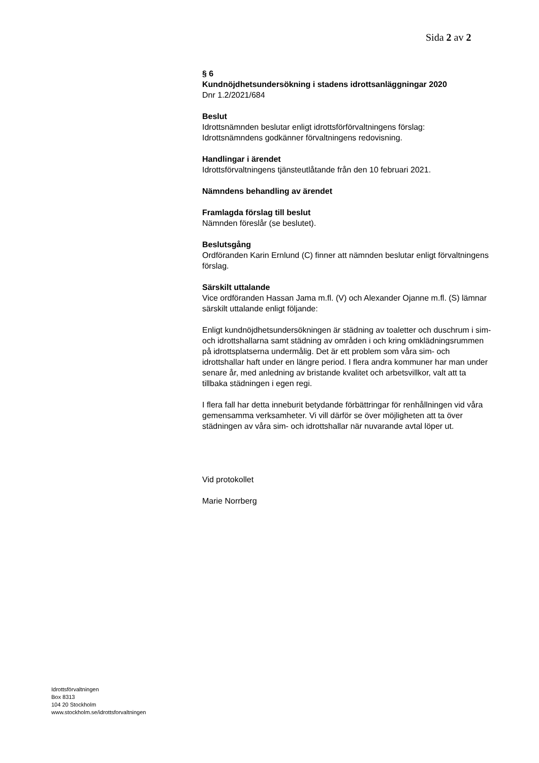Sida 2 av 2
§ 6
Kundnöjdhetsundersökning i stadens idrottsanläggningar 2020
Dnr 1.2/2021/684
Beslut
Idrottsnämnden beslutar enligt idrottsförförvaltningens förslag:
Idrottsnämndens godkänner förvaltningens redovisning.
Handlingar i ärendet
Idrottsförvaltningens tjänsteutlåtande från den 10 februari 2021.
Nämndens behandling av ärendet
Framlagda förslag till beslut
Nämnden föreslår (se beslutet).
Beslutsgång
Ordföranden Karin Ernlund (C) finner att nämnden beslutar enligt förvaltningens förslag.
Särskilt uttalande
Vice ordföranden Hassan Jama m.fl. (V) och Alexander Ojanne m.fl. (S) lämnar särskilt uttalande enligt följande:
Enligt kundnöjdhetsundersökningen är städning av toaletter och duschrum i sim- och idrottshallarna samt städning av områden i och kring omklädningsrummen på idrottsplatserna undermålig. Det är ett problem som våra sim- och idrottshallar haft under en längre period. I flera andra kommuner har man under senare år, med anledning av bristande kvalitet och arbetsvillkor, valt att ta tillbaka städningen i egen regi.
I flera fall har detta inneburit betydande förbättringar för renhållningen vid våra gemensamma verksamheter. Vi vill därför se över möjligheten att ta över städningen av våra sim- och idrottshallar när nuvarande avtal löper ut.
Vid protokollet
Marie Norrberg
Idrottsförvaltningen
Box 8313
104 20 Stockholm
www.stockholm.se/idrottsforvaltningen